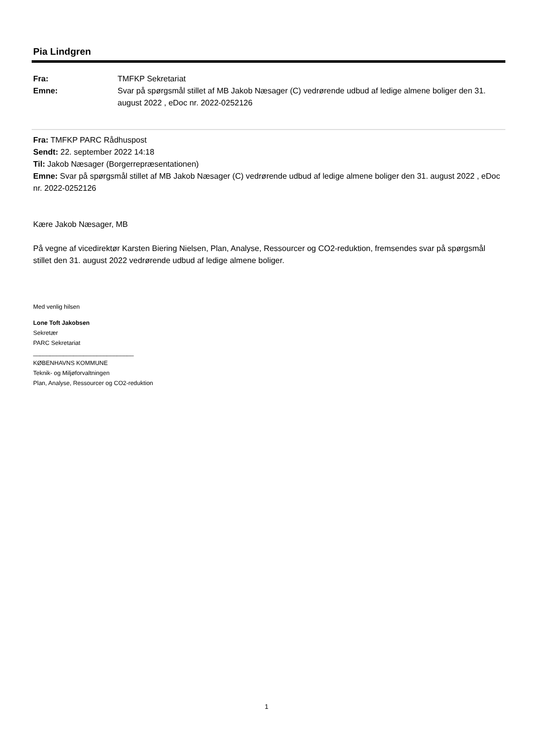Pia Lindgren
Fra: TMFKP Sekretariat
Emne: Svar på spørgsmål stillet af MB Jakob Næsager (C) vedrørende udbud af ledige almene boliger den 31. august 2022 , eDoc nr. 2022-0252126
Fra: TMFKP PARC Rådhuspost
Sendt: 22. september 2022 14:18
Til: Jakob Næsager (Borgerrepræsentationen)
Emne: Svar på spørgsmål stillet af MB Jakob Næsager (C) vedrørende udbud af ledige almene boliger den 31. august 2022 , eDoc nr. 2022-0252126
Kære Jakob Næsager, MB
På vegne af vicedirektør Karsten Biering Nielsen, Plan, Analyse, Ressourcer og CO2-reduktion, fremsendes svar på spørgsmål stillet den 31. august 2022 vedrørende udbud af ledige almene boliger.
Med venlig hilsen
Lone Toft Jakobsen
Sekretær
PARC Sekretariat
______________________________
KØBENHAVNS KOMMUNE
Teknik- og Miljøforvaltningen
Plan, Analyse, Ressourcer og CO2-reduktion
1